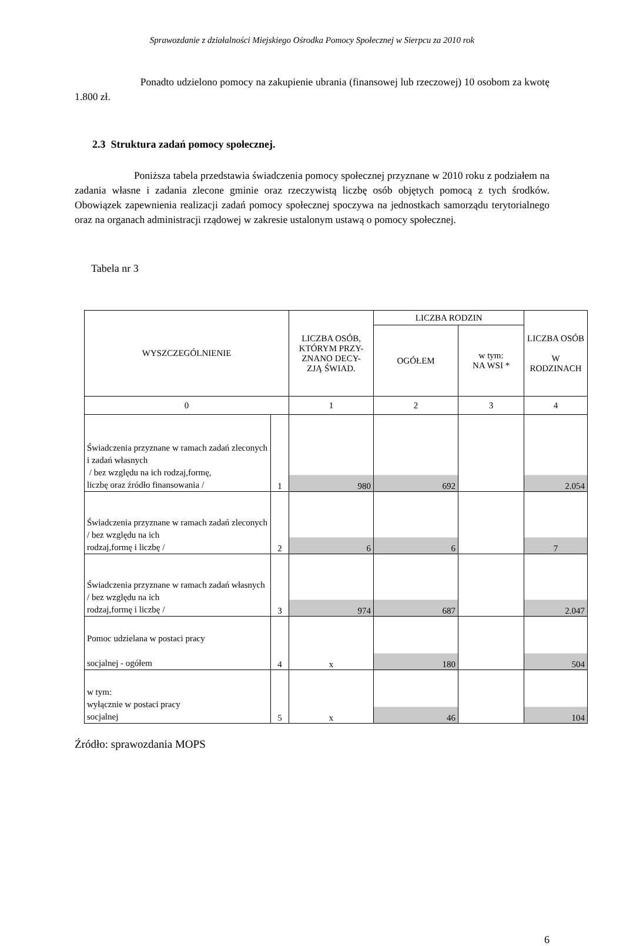Sprawozdanie z działalności Miejskiego Ośrodka Pomocy Społecznej w Sierpcu za 2010 rok
Ponadto udzielono pomocy na zakupienie ubrania (finansowej lub rzeczowej) 10 osobom za kwotę 1.800 zł.
2.3 Struktura zadań pomocy społecznej.
Poniższa tabela przedstawia świadczenia pomocy społecznej przyznane w 2010 roku z podziałem na zadania własne i zadania zlecone gminie oraz rzeczywistą liczbę osób objętych pomocą z tych środków. Obowiązek zapewnienia realizacji zadań pomocy społecznej spoczywa na jednostkach samorządu terytorialnego oraz na organach administracji rządowej w zakresie ustalonym ustawą o pomocy społecznej.
Tabela nr 3
| WYSZCZEGÓLNIENIE | | LICZBA OSÓB, KTÓRYM PRZY- ZNANO DECY- ZJĄ ŚWIAD. | LICZBA RODZIN | | LICZBA OSÓB W RODZINACH |
| --- | --- | --- | --- | --- | --- |
| | | | OGÓŁEM | w tym: NA WSI * | |
| 0 | | 1 | 2 | 3 | 4 |
| Świadczenia przyznane w ramach zadań zleconych i zadań własnych / bez względu na ich rodzaj,formę, liczbę oraz źródło finansowania / | 1 | 980 | 692 | | 2.054 |
| Świadczenia przyznane w ramach zadań zleconych / bez względu na ich rodzaj,formę i liczbę / | 2 | 6 | 6 | | 7 |
| Świadczenia przyznane w ramach zadań własnych / bez względu na ich rodzaj,formę i liczbę / | 3 | 974 | 687 | | 2.047 |
| Pomoc udzielana w postaci pracy socjalnej - ogółem | 4 | x | 180 | | 504 |
| w tym: wyłącznie w postaci pracy socjalnej | 5 | x | 46 | | 104 |
Źródło: sprawozdania MOPS
6